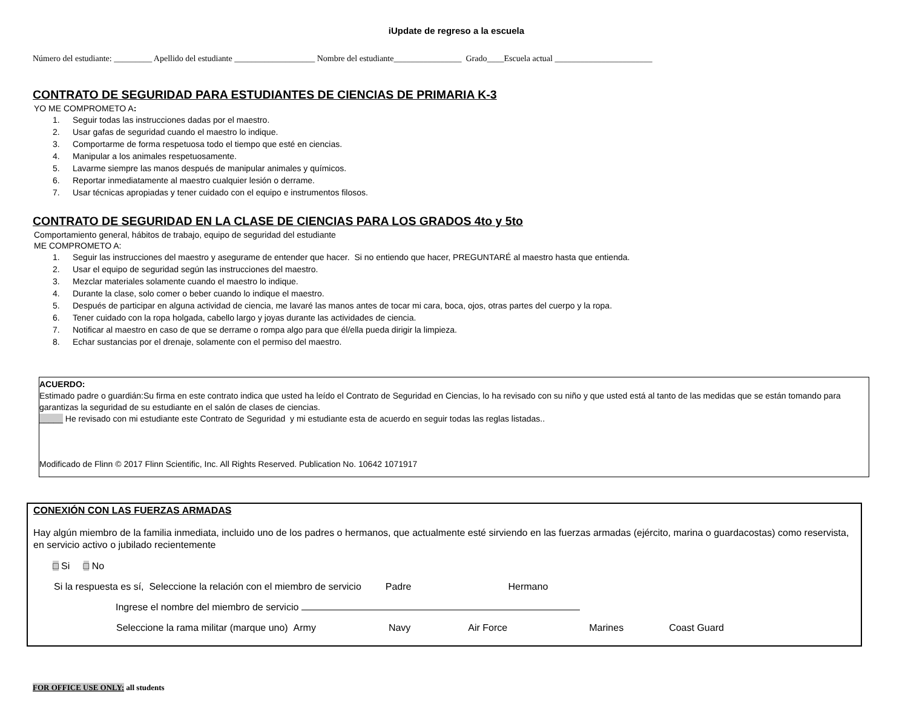iUpdate de regreso a la escuela
Número del estudiante: _________ Apellido del estudiante ___________________ Nombre del estudiante________________ Grado____Escuela actual _______________________
CONTRATO DE SEGURIDAD PARA ESTUDIANTES DE CIENCIAS DE PRIMARIA K-3
YO ME COMPROMETO A:
1. Seguir todas las instrucciones dadas por el maestro.
2. Usar gafas de seguridad cuando el maestro lo indique.
3. Comportarme de forma respetuosa todo el tiempo que esté en ciencias.
4. Manipular a los animales respetuosamente.
5. Lavarme siempre las manos después de manipular animales y químicos.
6. Reportar inmediatamente al maestro cualquier lesión o derrame.
7. Usar técnicas apropiadas y tener cuidado con el equipo e instrumentos filosos.
CONTRATO DE SEGURIDAD EN LA CLASE DE CIENCIAS PARA LOS GRADOS 4to y 5to
Comportamiento general, hábitos de trabajo, equipo de seguridad del estudiante
ME COMPROMETO A:
1. Seguir las instrucciones del maestro y asegurame de entender que hacer. Si no entiendo que hacer, PREGUNTARÉ al maestro hasta que entienda.
2. Usar el equipo de seguridad según las instrucciones del maestro.
3. Mezclar materiales solamente cuando el maestro lo indique.
4. Durante la clase, solo comer o beber cuando lo indique el maestro.
5. Después de participar en alguna actividad de ciencia, me lavaré las manos antes de tocar mi cara, boca, ojos, otras partes del cuerpo y la ropa.
6. Tener cuidado con la ropa holgada, cabello largo y joyas durante las actividades de ciencia.
7. Notificar al maestro en caso de que se derrame o rompa algo para que él/ella pueda dirigir la limpieza.
8. Echar sustancias por el drenaje, solamente con el permiso del maestro.
ACUERDO:
Estimado padre o guardián:Su firma en este contrato indica que usted ha leído el Contrato de Seguridad en Ciencias, lo ha revisado con su niño y que usted está al tanto de las medidas que se están tomando para garantizas la seguridad de su estudiante en el salón de clases de ciencias.
_____ He revisado con mi estudiante este Contrato de Seguridad y mi estudiante esta de acuerdo en seguir todas las reglas listadas..
Modificado de Flinn © 2017 Flinn Scientific, Inc. All Rights Reserved. Publication No. 10642 1071917
CONEXIÓN CON LAS FUERZAS ARMADAS
Hay algún miembro de la familia inmediata, incluido uno de los padres o hermanos, que actualmente esté sirviendo en las fuerzas armadas (ejército, marina o guardacostas) como reservista, en servicio activo o jubilado recientemente
□ Si □ No
Si la respuesta es sí, Seleccione la relación con el miembro de servicio Padre Hermano
Ingrese el nombre del miembro de servicio
Seleccione la rama militar (marque uno) Army Navy Air Force Marines Coast Guard
FOR OFFICE USE ONLY: all students